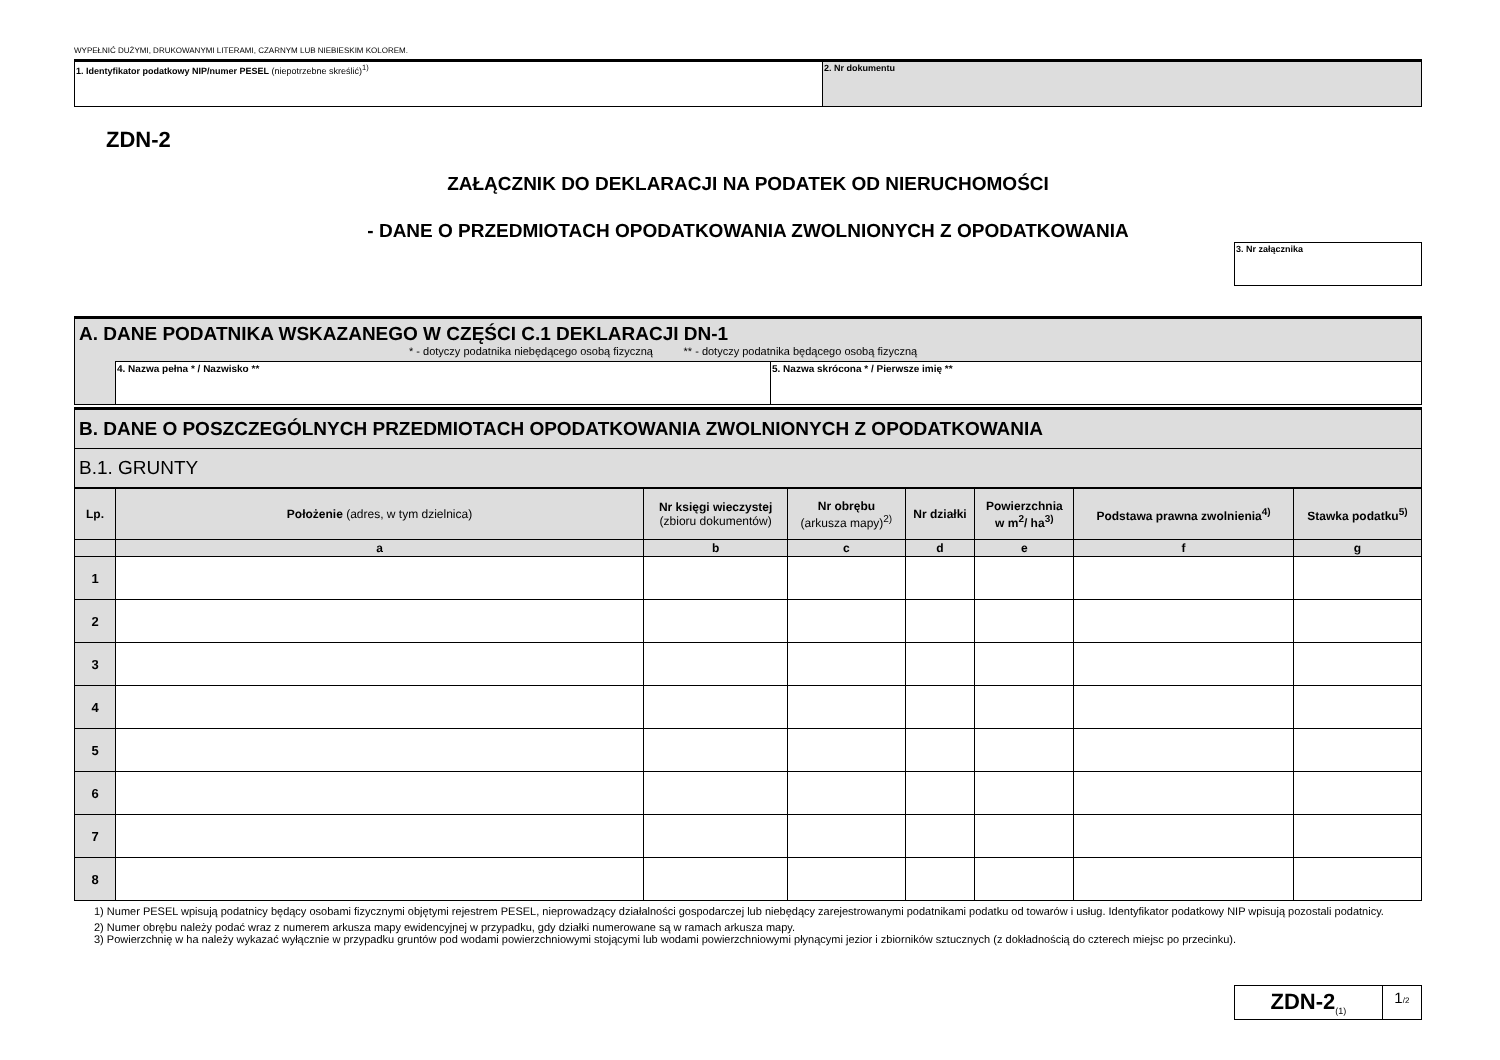WYPEŁNIĆ DUŻYMI, DRUKOWANYMI LITERAMI, CZARNYM LUB NIEBIESKIM KOLOREM.
| 1. Identyfikator podatkowy NIP/numer PESEL (niepotrzebne skreślić)<sup>1)</sup> | 2. Nr dokumentu |
ZDN-2
ZAŁĄCZNIK DO DEKLARACJI NA PODATEK OD NIERUCHOMOŚCI
- DANE O PRZEDMIOTACH OPODATKOWANIA ZWOLNIONYCH Z OPODATKOWANIA
| 3. Nr załącznika |
| A. DANE PODATNIKA WSKAZANEGO W CZĘŚCI C.1 DEKLARACJI DN-1 * - dotyczy podatnika niebędącego osobą fizyczną ** - dotyczy podatnika będącego osobą fizyczną | |
| | / 4. Nazwa pełna * / Nazwisko ** / 5. Nazwa skrócona * / Pierwsze imię ** / |
| B. DANE O POSZCZEGÓLNYCH PRZEDMIOTACH OPODATKOWANIA ZWOLNIONYCH Z OPODATKOWANIA |
| B.1. GRUNTY |
| Lp. | Położenie (adres, w tym dzielnica) | Nr księgi wieczystej (zbioru dokumentów) | Nr obrębu (arkusza mapy)<sup>2)</sup> | Nr działki | Powierzchnia w m<sup>2</sup>/ ha<sup>3)</sup> | Podstawa prawna zwolnienia<sup>4)</sup> | Stawka podatku<sup>5)</sup> |
| --- | --- | --- | --- | --- | --- | --- | --- |
| | a | b | c | d | e | f | g |
| 1 | | | | | | | |
| 2 | | | | | | | |
| 3 | | | | | | | |
| 4 | | | | | | | |
| 5 | | | | | | | |
| 6 | | | | | | | |
| 7 | | | | | | | |
| 8 | | | | | | | |
1) Numer PESEL wpisują podatnicy będący osobami fizycznymi objętymi rejestrem PESEL, nieprowadzący działalności gospodarczej lub niebędący zarejestrowanymi podatnikami podatku od towarów i usług. Identyfikator podatkowy NIP wpisują pozostali podatnicy.
2) Numer obrębu należy podać wraz z numerem arkusza mapy ewidencyjnej w przypadku, gdy działki numerowane są w ramach arkusza mapy.
3) Powierzchnię w ha należy wykazać wyłącznie w przypadku gruntów pod wodami powierzchniowymi stojącymi lub wodami powierzchniowymi płynącymi jezior i zbiorników sztucznych (z dokładnością do czterech miejsc po przecinku).
| ZDN-2<sub>(1)</sub> | 1 /2 |